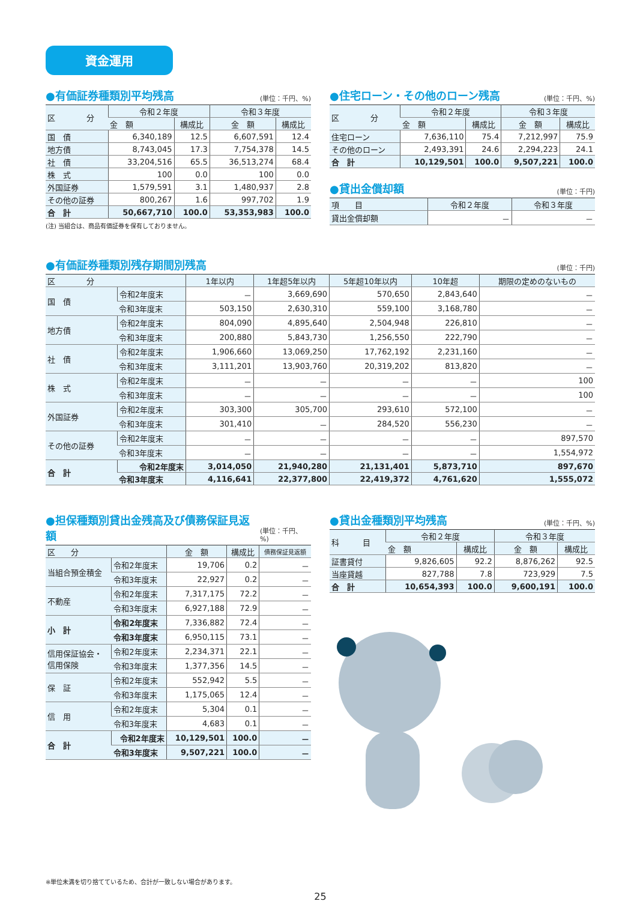資金運用
●有価証券種類別平均残高 (単位：千円、%)
| 区 分 | 令和２年度 | | 令和３年度 | |
| --- | --- | --- | --- | --- |
| | 金 額 | 構成比 | 金 額 | 構成比 |
| 国 債 | 6,340,189 | 12.5 | 6,607,591 | 12.4 |
| 地方債 | 8,743,045 | 17.3 | 7,754,378 | 14.5 |
| 社 債 | 33,204,516 | 65.5 | 36,513,274 | 68.4 |
| 株 式 | 100 | 0.0 | 100 | 0.0 |
| 外国証券 | 1,579,591 | 3.1 | 1,480,937 | 2.8 |
| その他の証券 | 800,267 | 1.6 | 997,702 | 1.9 |
| 合 計 | 50,667,710 | 100.0 | 53,353,983 | 100.0 |
(注) 当組合は、商品有価証券を保有しておりません。
●住宅ローン・その他のローン残高 (単位：千円、%)
| 区 分 | 令和２年度 | | 令和３年度 | |
| --- | --- | --- | --- | --- |
| | 金 額 | 構成比 | 金 額 | 構成比 |
| 住宅ローン | 7,636,110 | 75.4 | 7,212,997 | 75.9 |
| その他のローン | 2,493,391 | 24.6 | 2,294,223 | 24.1 |
| 合 計 | 10,129,501 | 100.0 | 9,507,221 | 100.0 |
●貸出金償却額 (単位：千円)
| 項 目 | 令和２年度 | 令和３年度 |
| --- | --- | --- |
| 貸出金償却額 | － | － |
●有価証券種類別残存期間別残高 (単位：千円)
| 区 分 | | 1年以内 | 1年超5年以内 | 5年超10年以内 | 10年超 | 期限の定めのないもの |
| --- | --- | --- | --- | --- | --- | --- |
| 国 債 | 令和2年度末 | － | 3,669,690 | 570,650 | 2,843,640 | － |
| | 令和3年度末 | 503,150 | 2,630,310 | 559,100 | 3,168,780 | － |
| 地方債 | 令和2年度末 | 804,090 | 4,895,640 | 2,504,948 | 226,810 | － |
| | 令和3年度末 | 200,880 | 5,843,730 | 1,256,550 | 222,790 | － |
| 社 債 | 令和2年度末 | 1,906,660 | 13,069,250 | 17,762,192 | 2,231,160 | － |
| | 令和3年度末 | 3,111,201 | 13,903,760 | 20,319,202 | 813,820 | － |
| 株 式 | 令和2年度末 | － | － | － | － | 100 |
| | 令和3年度末 | － | － | － | － | 100 |
| 外国証券 | 令和2年度末 | 303,300 | 305,700 | 293,610 | 572,100 | － |
| | 令和3年度末 | 301,410 | － | 284,520 | 556,230 | － |
| その他の証券 | 令和2年度末 | － | － | － | － | 897,570 |
| | 令和3年度末 | － | － | － | － | 1,554,972 |
| 合 計 | 令和2年度末 | 3,014,050 | 21,940,280 | 21,131,401 | 5,873,710 | 897,670 |
| | 令和3年度末 | 4,116,641 | 22,377,800 | 22,419,372 | 4,761,620 | 1,555,072 |
●担保種類別貸出金残高及び債務保証見返額 (単位：千円、%)
| 区 分 | | 金 額 | 構成比 | 債務保証見返額 |
| --- | --- | --- | --- | --- |
| 当組合預金積金 | 令和2年度末 | 19,706 | 0.2 | － |
| | 令和3年度末 | 22,927 | 0.2 | － |
| 不動産 | 令和2年度末 | 7,317,175 | 72.2 | － |
| | 令和3年度末 | 6,927,188 | 72.9 | － |
| 小 計 | 令和2年度末 | 7,336,882 | 72.4 | － |
| | 令和3年度末 | 6,950,115 | 73.1 | － |
| 信用保証協会・ 信用保険 | 令和2年度末 | 2,234,371 | 22.1 | － |
| | 令和3年度末 | 1,377,356 | 14.5 | － |
| 保 証 | 令和2年度末 | 552,942 | 5.5 | － |
| | 令和3年度末 | 1,175,065 | 12.4 | － |
| 信 用 | 令和2年度末 | 5,304 | 0.1 | － |
| | 令和3年度末 | 4,683 | 0.1 | － |
| 合 計 | 令和2年度末 | 10,129,501 | 100.0 | － |
| | 令和3年度末 | 9,507,221 | 100.0 | － |
●貸出金種類別平均残高 (単位：千円、%)
| 科 目 | 令和２年度 | | 令和３年度 | |
| --- | --- | --- | --- | --- |
| | 金 額 | 構成比 | 金 額 | 構成比 |
| 証書貸付 | 9,826,605 | 92.2 | 8,876,262 | 92.5 |
| 当座貸越 | 827,788 | 7.8 | 723,929 | 7.5 |
| 合 計 | 10,654,393 | 100.0 | 9,600,191 | 100.0 |
※単位未満を切り捨てているため、合計が一致しない場合があります。
25